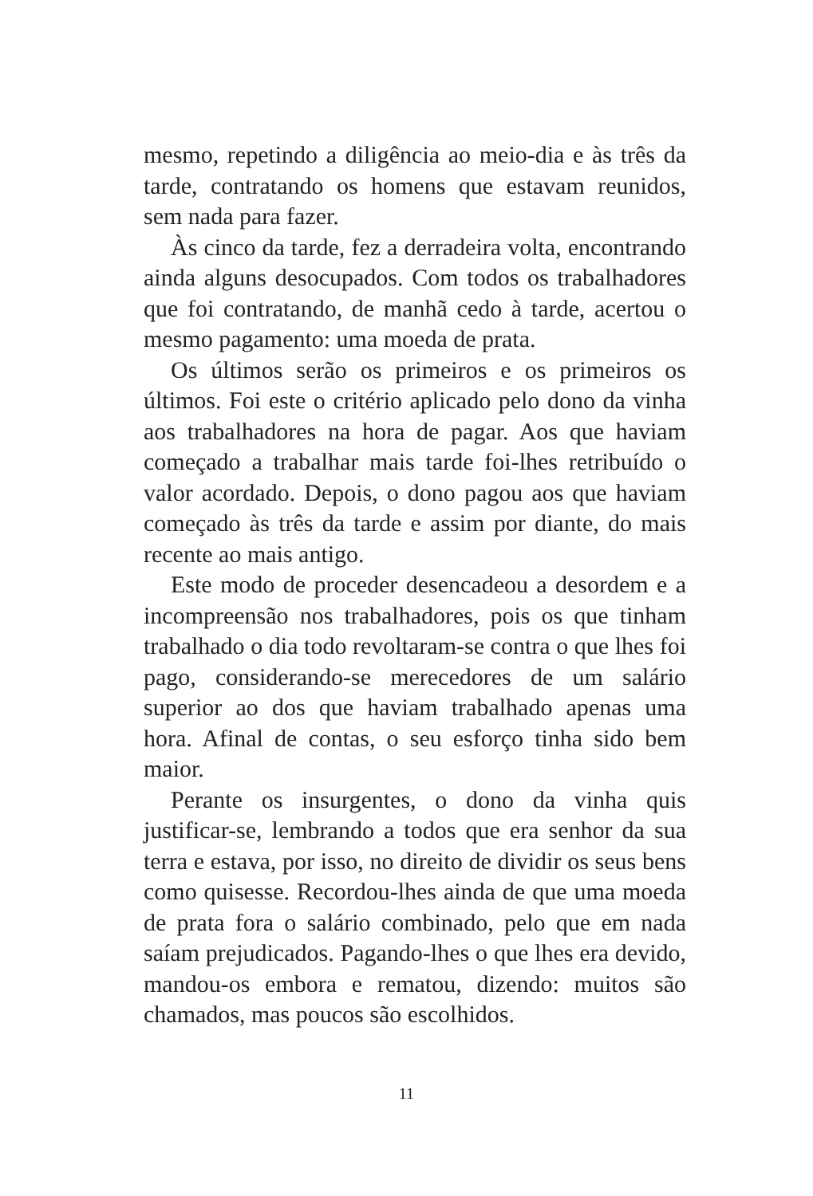mesmo, repetindo a diligência ao meio-dia e às três da tarde, contratando os homens que estavam reunidos, sem nada para fazer.
Às cinco da tarde, fez a derradeira volta, encontrando ainda alguns desocupados. Com todos os trabalhadores que foi contratando, de manhã cedo à tarde, acertou o mesmo pagamento: uma moeda de prata.
Os últimos serão os primeiros e os primeiros os últimos. Foi este o critério aplicado pelo dono da vinha aos trabalhadores na hora de pagar. Aos que haviam começado a trabalhar mais tarde foi-lhes retribuído o valor acordado. Depois, o dono pagou aos que haviam começado às três da tarde e assim por diante, do mais recente ao mais antigo.
Este modo de proceder desencadeou a desordem e a incompreensão nos trabalhadores, pois os que tinham trabalhado o dia todo revoltaram-se contra o que lhes foi pago, considerando-se merecedores de um salário superior ao dos que haviam trabalhado apenas uma hora. Afinal de contas, o seu esforço tinha sido bem maior.
Perante os insurgentes, o dono da vinha quis justificar-se, lembrando a todos que era senhor da sua terra e estava, por isso, no direito de dividir os seus bens como quisesse. Recordou-lhes ainda de que uma moeda de prata fora o salário combinado, pelo que em nada saíam prejudicados. Pagando-lhes o que lhes era devido, mandou-os embora e rematou, dizendo: muitos são chamados, mas poucos são escolhidos.
11